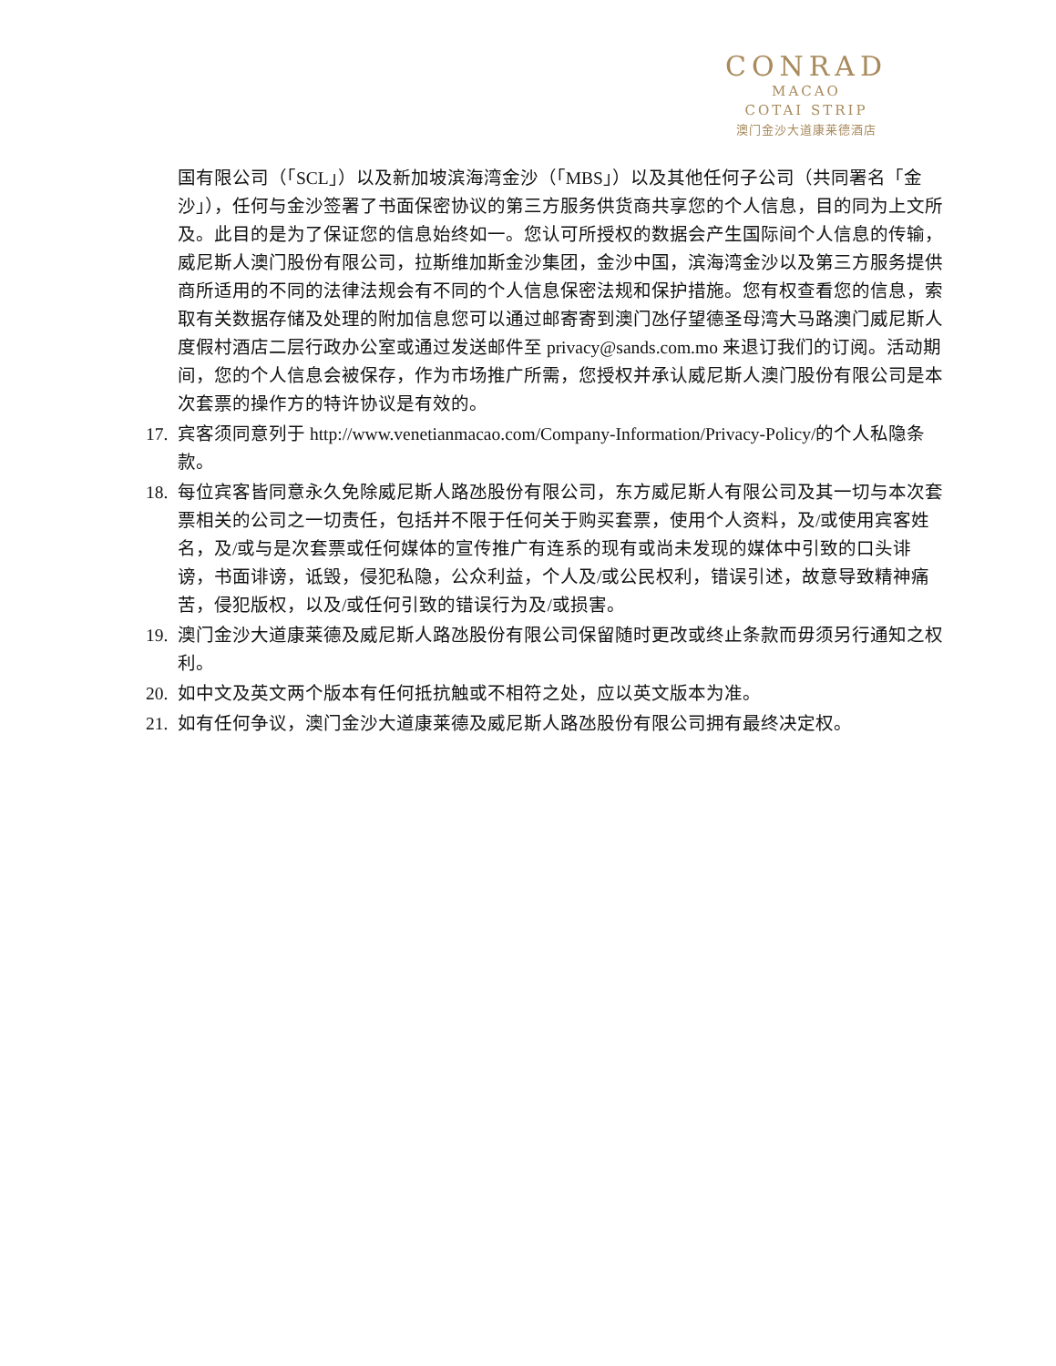CONRAD
MACAO
COTAI STRIP
澳门金沙大道康莱德酒店
国有限公司（「SCL」）以及新加坡滨海湾金沙（「MBS」）以及其他任何子公司（共同署名「金沙」），任何与金沙签署了书面保密协议的第三方服务供货商共享您的个人信息，目的同为上文所及。此目的是为了保证您的信息始终如一。您认可所授权的数据会产生国际间个人信息的传输，威尼斯人澳门股份有限公司，拉斯维加斯金沙集团，金沙中国，滨海湾金沙以及第三方服务提供商所适用的不同的法律法规会有不同的个人信息保密法规和保护措施。您有权查看您的信息，索取有关数据存储及处理的附加信息您可以通过邮寄寄到澳门氹仔望德圣母湾大马路澳门威尼斯人度假村酒店二层行政办公室或通过发送邮件至 privacy@sands.com.mo 来退订我们的订阅。活动期间，您的个人信息会被保存，作为市场推广所需，您授权并承认威尼斯人澳门股份有限公司是本次套票的操作方的特许协议是有效的。
17.
宾客须同意列于 http://www.venetianmacao.com/Company-Information/Privacy-Policy/的个人私隐条款。
18.
每位宾客皆同意永久免除威尼斯人路氹股份有限公司，东方威尼斯人有限公司及其一切与本次套票相关的公司之一切责任，包括并不限于任何关于购买套票，使用个人资料，及/或使用宾客姓名，及/或与是次套票或任何媒体的宣传推广有连系的现有或尚未发现的媒体中引致的口头诽谤，书面诽谤，诋毁，侵犯私隐，公众利益，个人及/或公民权利，错误引述，故意导致精神痛苦，侵犯版权，以及/或任何引致的错误行为及/或损害。
19.
澳门金沙大道康莱德及威尼斯人路氹股份有限公司保留随时更改或终止条款而毋须另行通知之权利。
20.
如中文及英文两个版本有任何抵抗触或不相符之处，应以英文版本为准。
21.
如有任何争议，澳门金沙大道康莱德及威尼斯人路氹股份有限公司拥有最终决定权。